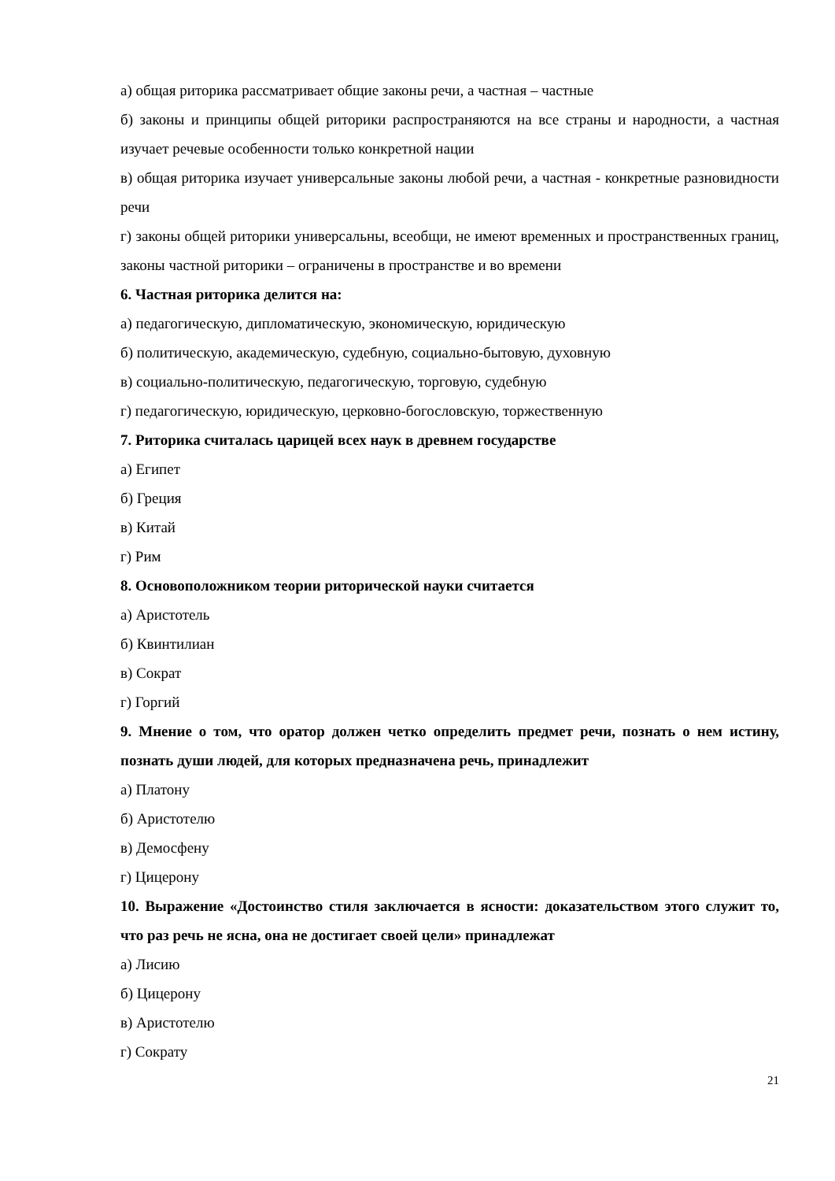а) общая риторика рассматривает общие законы речи, а частная – частные
б) законы и принципы общей риторики распространяются на все страны и народности, а частная изучает речевые особенности только конкретной нации
в) общая риторика изучает универсальные законы любой речи, а частная - конкретные разновидности речи
г) законы общей риторики универсальны, всеобщи, не имеют временных и пространственных границ, законы частной риторики – ограничены в пространстве и во времени
6. Частная риторика делится на:
а) педагогическую, дипломатическую, экономическую, юридическую
б) политическую, академическую, судебную, социально-бытовую, духовную
в) социально-политическую, педагогическую, торговую, судебную
г) педагогическую, юридическую, церковно-богословскую, торжественную
7. Риторика считалась царицей всех наук в древнем государстве
а) Египет
б) Греция
в) Китай
г) Рим
8. Основоположником теории риторической науки считается
а) Аристотель
б) Квинтилиан
в) Сократ
г) Горгий
9. Мнение о том, что оратор должен четко определить предмет речи, познать о нем истину, познать души людей, для которых предназначена речь, принадлежит
а) Платону
б) Аристотелю
в) Демосфену
г) Цицерону
10. Выражение «Достоинство стиля заключается в ясности: доказательством этого служит то, что раз речь не ясна, она не достигает своей цели» принадлежат
а) Лисию
б) Цицерону
в) Аристотелю
г) Сократу
21